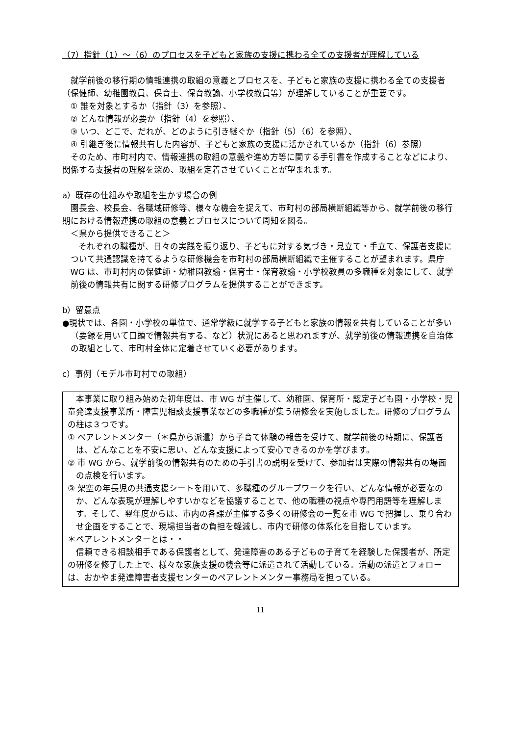（7）指針（1）～（6）のプロセスを子どもと家族の支援に携わる全ての支援者が理解している
就学前後の移行期の情報連携の取組の意義とプロセスを、子どもと家族の支援に携わる全ての支援者（保健師、幼稚園教員、保育士、保育教諭、小学校教員等）が理解していることが重要です。
① 誰を対象とするか（指針（3）を参照）、
② どんな情報が必要か（指針（4）を参照）、
③ いつ、どこで、だれが、どのように引き継ぐか（指針（5）（6）を参照）、
④ 引継ぎ後に情報共有した内容が、子どもと家族の支援に活かされているか（指針（6）参照）
そのため、市町村内で、情報連携の取組の意義や進め方等に関する手引書を作成することなどにより、関係する支援者の理解を深め、取組を定着させていくことが望まれます。
a）既存の仕組みや取組を生かす場合の例
園長会、校長会、各職域研修等、様々な機会を捉えて、市町村の部局横断組織等から、就学前後の移行期における情報連携の取組の意義とプロセスについて周知を図る。
＜県から提供できること＞
それぞれの職種が、日々の実践を振り返り、子どもに対する気づき・見立て・手立て、保護者支援について共通認識を持てるような研修機会を市町村の部局横断組織で主催することが望まれます。県庁 WG は、市町村内の保健師・幼稚園教諭・保育士・保育教諭・小学校教員の多職種を対象にして、就学前後の情報共有に関する研修プログラムを提供することができます。
b）留意点
●現状では、各園・小学校の単位で、通常学級に就学する子どもと家族の情報を共有していることが多い（要録を用いて口頭で情報共有する、など）状況にあると思われますが、就学前後の情報連携を自治体の取組として、市町村全体に定着させていく必要があります。
c）事例（モデル市町村での取組）
本事業に取り組み始めた初年度は、市 WG が主催して、幼稚園、保育所・認定子ども園・小学校・児童発達支援事業所・障害児相談支援事業などの多職種が集う研修会を実施しました。研修のプログラムの柱は３つです。
① ペアレントメンター（＊県から派遣）から子育て体験の報告を受けて、就学前後の時期に、保護者は、どんなことを不安に思い、どんな支援によって安心できるのかを学びます。
② 市 WG から、就学前後の情報共有のための手引書の説明を受けて、参加者は実際の情報共有の場面の点検を行います。
③ 架空の年長児の共通支援シートを用いて、多職種のグループワークを行い、どんな情報が必要なのか、どんな表現が理解しやすいかなどを協議することで、他の職種の視点や専門用語等を理解します。そして、翌年度からは、市内の各課が主催する多くの研修会の一覧を市 WG で把握し、乗り合わせ企画をすることで、現場担当者の負担を軽減し、市内で研修の体系化を目指しています。
＊ペアレントメンターとは・・
信頼できる相談相手である保護者として、発達障害のある子どもの子育てを経験した保護者が、所定の研修を修了した上で、様々な家族支援の機会等に派遣されて活動している。活動の派遣とフォローは、おかやま発達障害者支援センターのペアレントメンター事務局を担っている。
11